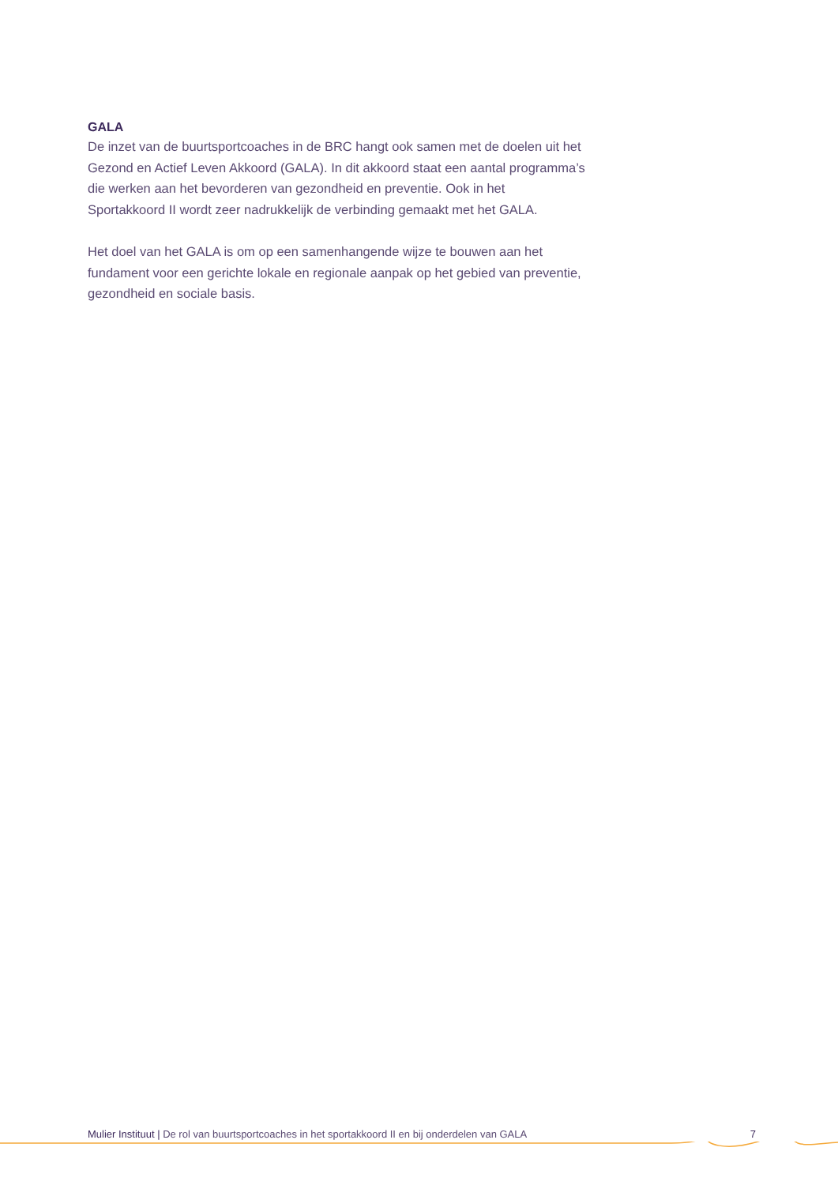GALA
De inzet van de buurtsportcoaches in de BRC hangt ook samen met de doelen uit het Gezond en Actief Leven Akkoord (GALA). In dit akkoord staat een aantal programma’s die werken aan het bevorderen van gezondheid en preventie. Ook in het Sportakkoord II wordt zeer nadrukkelijk de verbinding gemaakt met het GALA.
Het doel van het GALA is om op een samenhangende wijze te bouwen aan het fundament voor een gerichte lokale en regionale aanpak op het gebied van preventie, gezondheid en sociale basis.
Mulier Instituut | De rol van buurtsportcoaches in het sportakkoord II en bij onderdelen van GALA 7